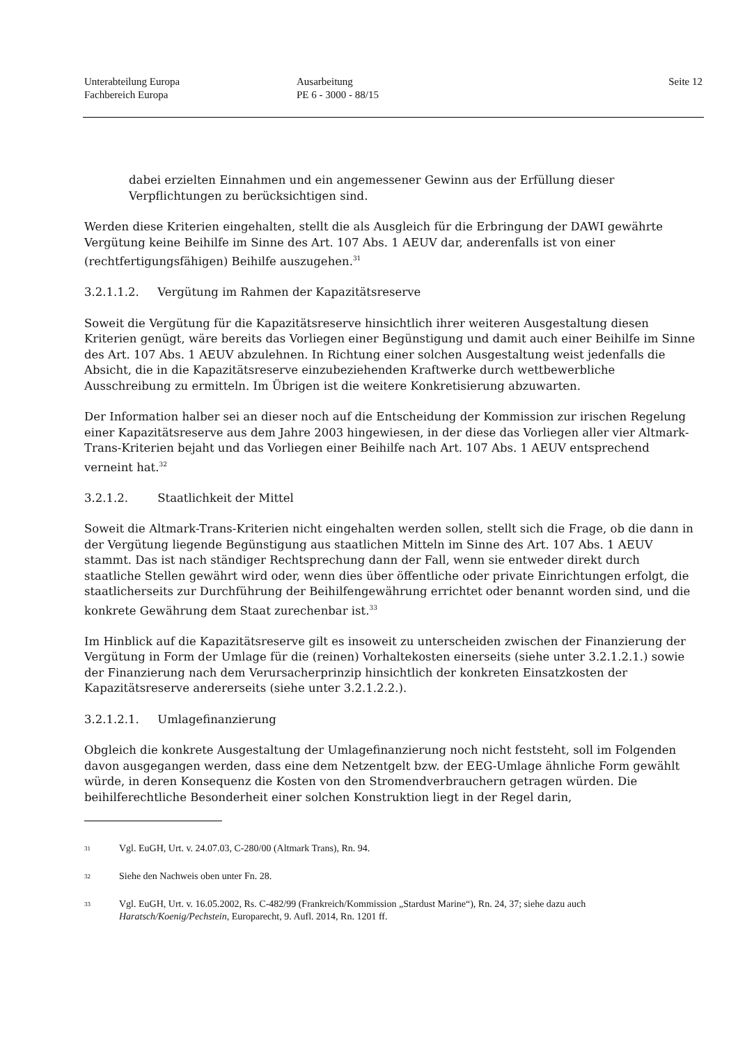Unterabteilung Europa
Fachbereich Europa
Ausarbeitung
PE 6 - 3000 - 88/15
Seite 12
dabei erzielten Einnahmen und ein angemessener Gewinn aus der Erfüllung dieser Verpflichtungen zu berücksichtigen sind.
Werden diese Kriterien eingehalten, stellt die als Ausgleich für die Erbringung der DAWI gewährte Vergütung keine Beihilfe im Sinne des Art. 107 Abs. 1 AEUV dar, anderenfalls ist von einer (rechtfertigungsfähigen) Beihilfe auszugehen.<sup>31</sup>
3.2.1.1.2. Vergütung im Rahmen der Kapazitätsreserve
Soweit die Vergütung für die Kapazitätsreserve hinsichtlich ihrer weiteren Ausgestaltung diesen Kriterien genügt, wäre bereits das Vorliegen einer Begünstigung und damit auch einer Beihilfe im Sinne des Art. 107 Abs. 1 AEUV abzulehnen. In Richtung einer solchen Ausgestaltung weist jedenfalls die Absicht, die in die Kapazitätsreserve einzubeziehenden Kraftwerke durch wettbewerbliche Ausschreibung zu ermitteln. Im Übrigen ist die weitere Konkretisierung abzuwarten.
Der Information halber sei an dieser noch auf die Entscheidung der Kommission zur irischen Regelung einer Kapazitätsreserve aus dem Jahre 2003 hingewiesen, in der diese das Vorliegen aller vier Altmark-Trans-Kriterien bejaht und das Vorliegen einer Beihilfe nach Art. 107 Abs. 1 AEUV entsprechend verneint hat.<sup>32</sup>
3.2.1.2. Staatlichkeit der Mittel
Soweit die Altmark-Trans-Kriterien nicht eingehalten werden sollen, stellt sich die Frage, ob die dann in der Vergütung liegende Begünstigung aus staatlichen Mitteln im Sinne des Art. 107 Abs. 1 AEUV stammt. Das ist nach ständiger Rechtsprechung dann der Fall, wenn sie entweder direkt durch staatliche Stellen gewährt wird oder, wenn dies über öffentliche oder private Einrichtungen erfolgt, die staatlicherseits zur Durchführung der Beihilfengewährung errichtet oder benannt worden sind, und die konkrete Gewährung dem Staat zurechenbar ist.<sup>33</sup>
Im Hinblick auf die Kapazitätsreserve gilt es insoweit zu unterscheiden zwischen der Finanzierung der Vergütung in Form der Umlage für die (reinen) Vorhaltekosten einerseits (siehe unter 3.2.1.2.1.) sowie der Finanzierung nach dem Verursacherprinzip hinsichtlich der konkreten Einsatzkosten der Kapazitätsreserve andererseits (siehe unter 3.2.1.2.2.).
3.2.1.2.1. Umlagefinanzierung
Obgleich die konkrete Ausgestaltung der Umlagefinanzierung noch nicht feststeht, soll im Folgenden davon ausgegangen werden, dass eine dem Netzentgelt bzw. der EEG-Umlage ähnliche Form gewählt würde, in deren Konsequenz die Kosten von den Stromendverbrauchern getragen würden. Die beihilferechtliche Besonderheit einer solchen Konstruktion liegt in der Regel darin,
31 Vgl. EuGH, Urt. v. 24.07.03, C-280/00 (Altmark Trans), Rn. 94.
32 Siehe den Nachweis oben unter Fn. 28.
33 Vgl. EuGH, Urt. v. 16.05.2002, Rs. C-482/99 (Frankreich/Kommission „Stardust Marine“), Rn. 24, 37; siehe dazu auch Haratsch/Koenig/Pechstein, Europarecht, 9. Aufl. 2014, Rn. 1201 ff.